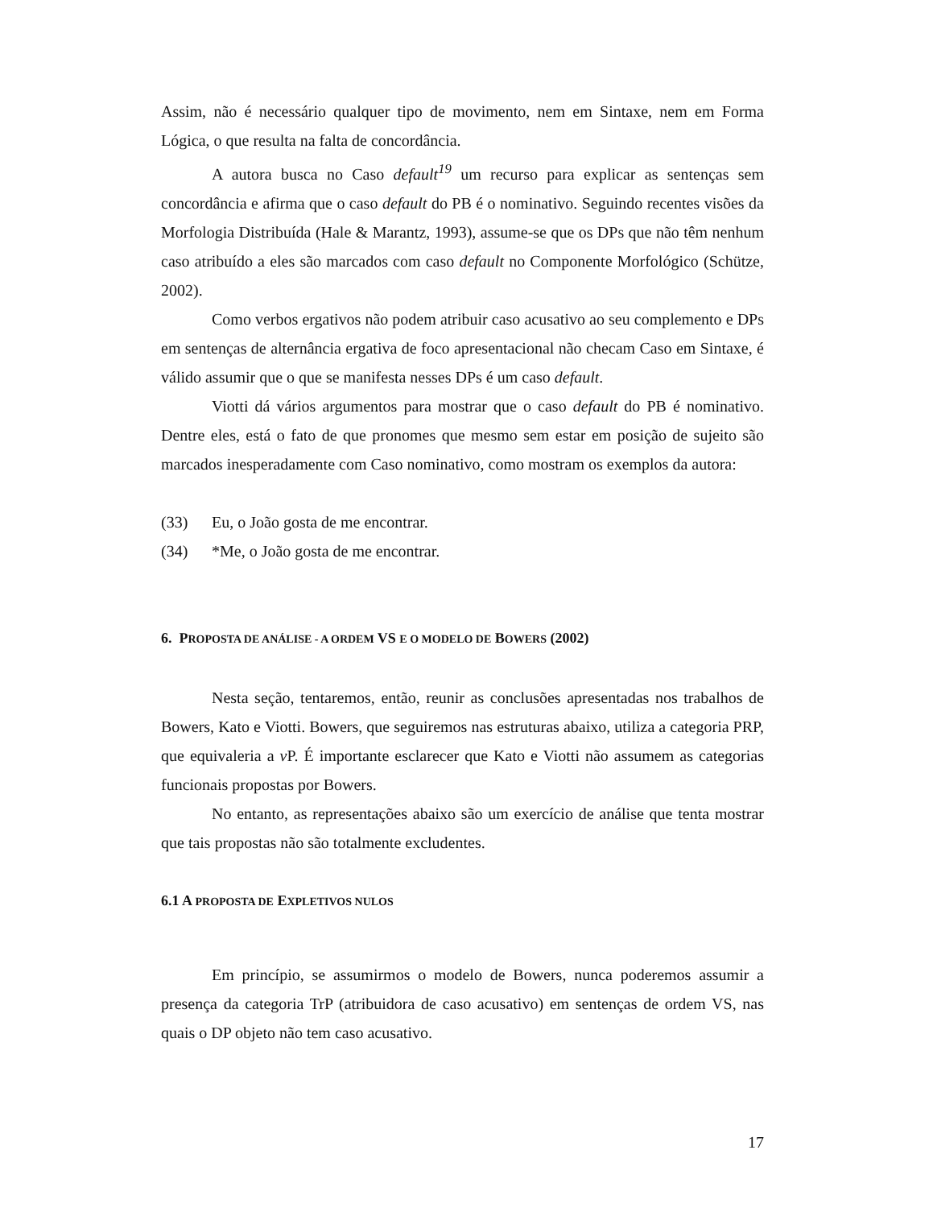Assim, não é necessário qualquer tipo de movimento, nem em Sintaxe, nem em Forma Lógica, o que resulta na falta de concordância.
A autora busca no Caso default<sup>19</sup> um recurso para explicar as sentenças sem concordância e afirma que o caso default do PB é o nominativo. Seguindo recentes visões da Morfologia Distribuída (Hale & Marantz, 1993), assume-se que os DPs que não têm nenhum caso atribuído a eles são marcados com caso default no Componente Morfológico (Schütze, 2002).
Como verbos ergativos não podem atribuir caso acusativo ao seu complemento e DPs em sentenças de alternância ergativa de foco apresentacional não checam Caso em Sintaxe, é válido assumir que o que se manifesta nesses DPs é um caso default.
Viotti dá vários argumentos para mostrar que o caso default do PB é nominativo. Dentre eles, está o fato de que pronomes que mesmo sem estar em posição de sujeito são marcados inesperadamente com Caso nominativo, como mostram os exemplos da autora:
(33) Eu, o João gosta de me encontrar.
(34) *Me, o João gosta de me encontrar.
6. PROPOSTA DE ANÁLISE - A ORDEM VS E O MODELO DE BOWERS (2002)
Nesta seção, tentaremos, então, reunir as conclusões apresentadas nos trabalhos de Bowers, Kato e Viotti. Bowers, que seguiremos nas estruturas abaixo, utiliza a categoria PRP, que equivaleria a v P. É importante esclarecer que Kato e Viotti não assumem as categorias funcionais propostas por Bowers.
No entanto, as representações abaixo são um exercício de análise que tenta mostrar que tais propostas não são totalmente excludentes.
6.1 A PROPOSTA DE EXPLETIVOS NULOS
Em princípio, se assumirmos o modelo de Bowers, nunca poderemos assumir a presença da categoria TrP (atribuidora de caso acusativo) em sentenças de ordem VS, nas quais o DP objeto não tem caso acusativo.
17